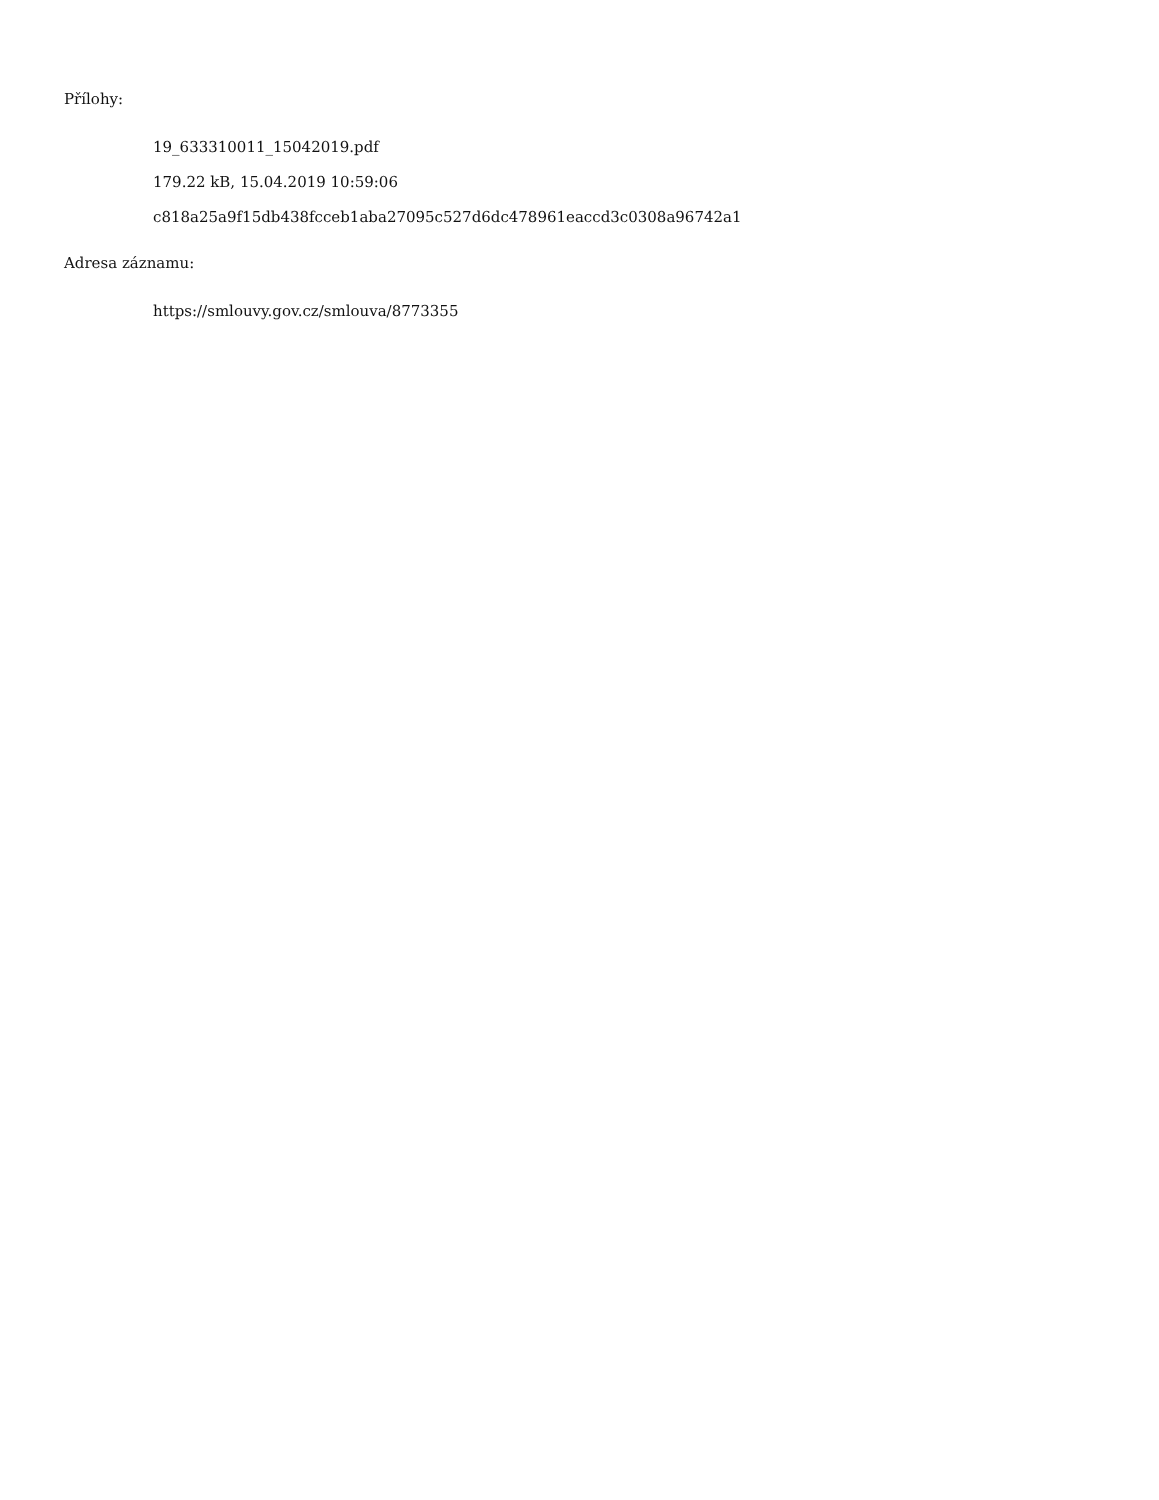Přílohy:
19_633310011_15042019.pdf
179.22 kB, 15.04.2019 10:59:06
c818a25a9f15db438fcceb1aba27095c527d6dc478961eaccd3c0308a96742a1
Adresa záznamu:
https://smlouvy.gov.cz/smlouva/8773355